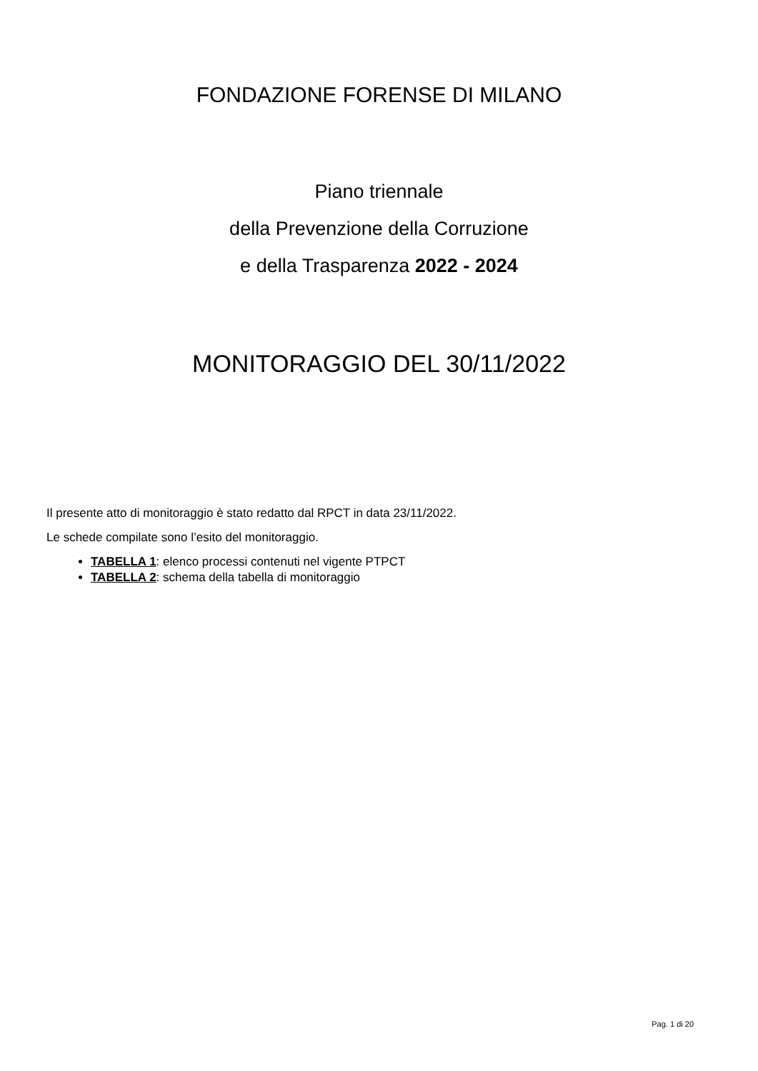FONDAZIONE FORENSE DI MILANO
Piano triennale
della Prevenzione della Corruzione
e della Trasparenza 2022 - 2024
MONITORAGGIO DEL 30/11/2022
Il presente atto di monitoraggio è stato redatto dal RPCT in data 23/11/2022.
Le schede compilate sono l’esito del monitoraggio.
TABELLA 1: elenco processi contenuti nel vigente PTPCT
TABELLA 2: schema della tabella di monitoraggio
Pag. 1 di 20